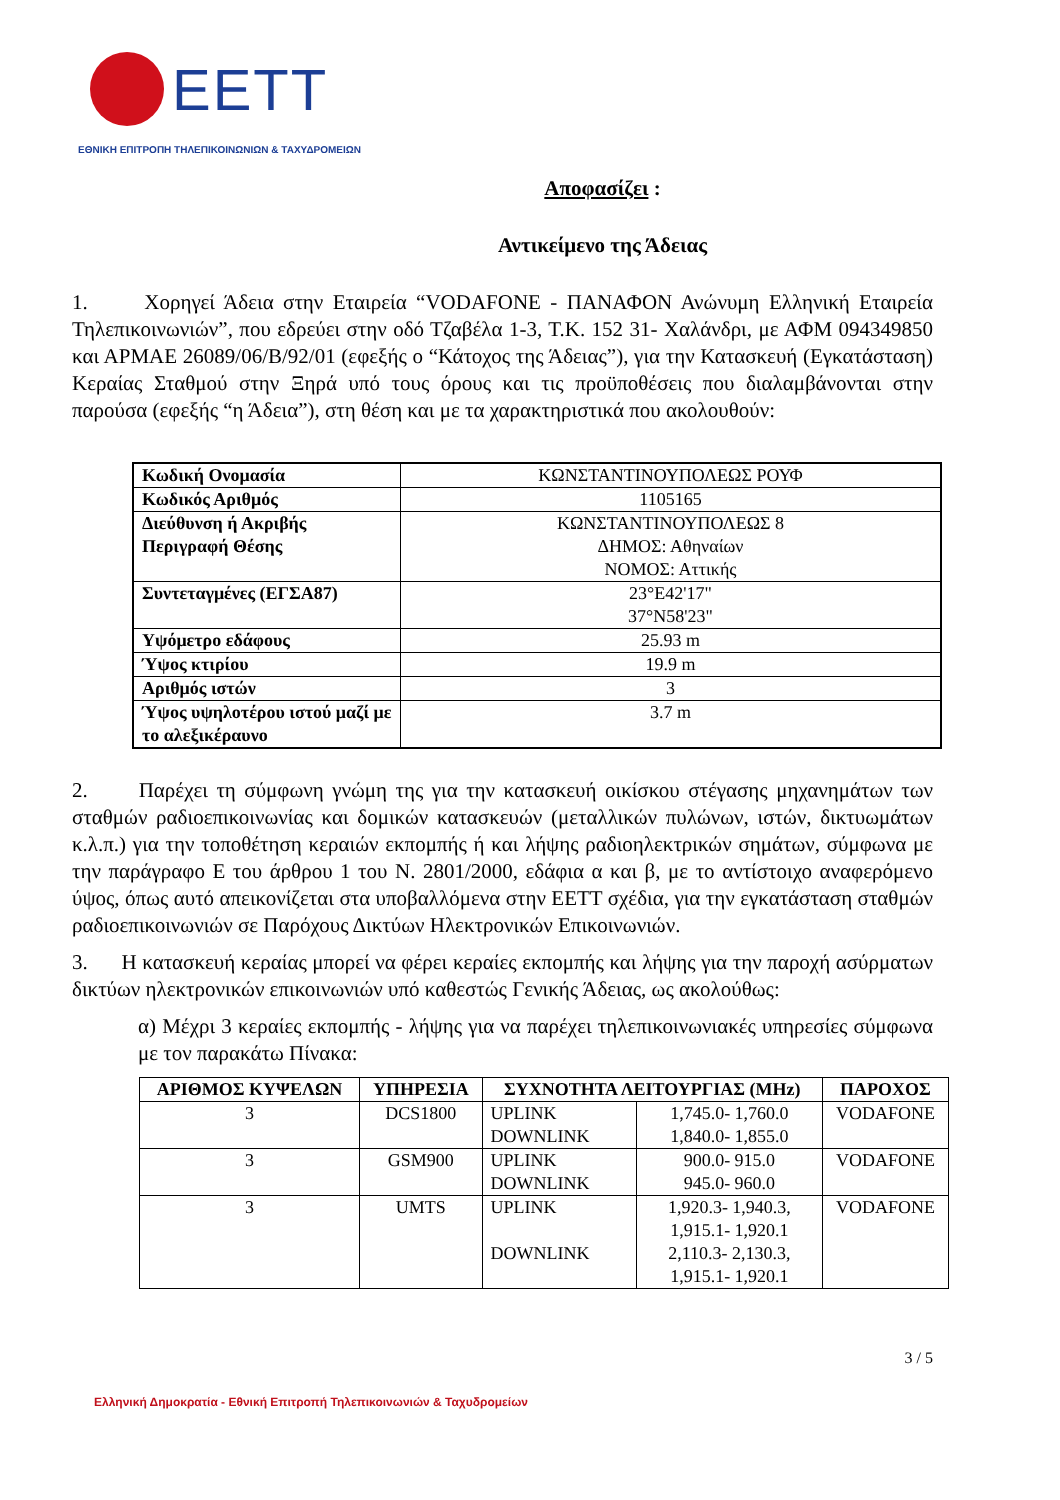EETT
ΕΘΝΙΚΗ ΕΠΙΤΡΟΠΗ ΤΗΛΕΠΙΚΟΙΝΩΝΙΩΝ & ΤΑΧΥΔΡΟΜΕΙΩΝ
Αποφασίζει :
Αντικείμενο της Άδειας
1. Χορηγεί Άδεια στην Εταιρεία “VODAFONE - ΠΑΝΑΦΟΝ Ανώνυμη Ελληνική Εταιρεία Τηλεπικοινωνιών”, που εδρεύει στην οδό Τζαβέλα 1-3, Τ.Κ. 152 31- Χαλάνδρι, με ΑΦΜ 094349850 και ΑΡΜΑΕ 26089/06/Β/92/01 (εφεξής ο “Κάτοχος της Άδειας”), για την Κατασκευή (Εγκατάσταση) Κεραίας Σταθμού στην Ξηρά υπό τους όρους και τις προϋποθέσεις που διαλαμβάνονται στην παρούσα (εφεξής “η Άδεια”), στη θέση και με τα χαρακτηριστικά που ακολουθούν:
| Κωδική Ονομασία | ΚΩΝΣΤΑΝΤΙΝΟΥΠΟΛΕΩΣ ΡΟΥΦ |
| Κωδικός Αριθμός | 1105165 |
| Διεύθυνση ή Ακριβής Περιγραφή Θέσης | ΚΩΝΣΤΑΝΤΙΝΟΥΠΟΛΕΩΣ 8 ΔΗΜΟΣ: Αθηναίων ΝΟΜΟΣ: Αττικής |
| Συντεταγμένες (ΕΓΣΑ87) | 23°E42'17" 37°N58'23" |
| Υψόμετρο εδάφους | 25.93 m |
| Ύψος κτιρίου | 19.9 m |
| Αριθμός ιστών | 3 |
| Ύψος υψηλοτέρου ιστού μαζί με το αλεξικέραυνο | 3.7 m |
2. Παρέχει τη σύμφωνη γνώμη της για την κατασκευή οικίσκου στέγασης μηχανημάτων των σταθμών ραδιοεπικοινωνίας και δομικών κατασκευών (μεταλλικών πυλώνων, ιστών, δικτυωμάτων κ.λ.π.) για την τοποθέτηση κεραιών εκπομπής ή και λήψης ραδιοηλεκτρικών σημάτων, σύμφωνα με την παράγραφο Ε του άρθρου 1 του Ν. 2801/2000, εδάφια α και β, με το αντίστοιχο αναφερόμενο ύψος, όπως αυτό απεικονίζεται στα υποβαλλόμενα στην ΕΕΤΤ σχέδια, για την εγκατάσταση σταθμών ραδιοεπικοινωνιών σε Παρόχους Δικτύων Ηλεκτρονικών Επικοινωνιών.
3. Η κατασκευή κεραίας μπορεί να φέρει κεραίες εκπομπής και λήψης για την παροχή ασύρματων δικτύων ηλεκτρονικών επικοινωνιών υπό καθεστώς Γενικής Άδειας, ως ακολούθως:
α) Μέχρι 3 κεραίες εκπομπής - λήψης για να παρέχει τηλεπικοινωνιακές υπηρεσίες σύμφωνα με τον παρακάτω Πίνακα:
| ΑΡΙΘΜΟΣ ΚΥΨΕΛΩΝ | ΥΠΗΡΕΣΙΑ | ΣΥΧΝΟΤΗΤΑ ΛΕΙΤΟΥΡΓΙΑΣ (MHz) | | ΠΑΡΟΧΟΣ |
| --- | --- | --- | --- | --- |
| 3 | DCS1800 | UPLINK DOWNLINK | 1,745.0- 1,760.0 1,840.0- 1,855.0 | VODAFONE |
| 3 | GSM900 | UPLINK DOWNLINK | 900.0- 915.0 945.0- 960.0 | VODAFONE |
| 3 | UMTS | UPLINK DOWNLINK | 1,920.3- 1,940.3, 1,915.1- 1,920.1 2,110.3- 2,130.3, 1,915.1- 1,920.1 | VODAFONE |
3 / 5
Ελληνική Δημοκρατία - Εθνική Επιτροπή Τηλεπικοινωνιών & Ταχυδρομείων